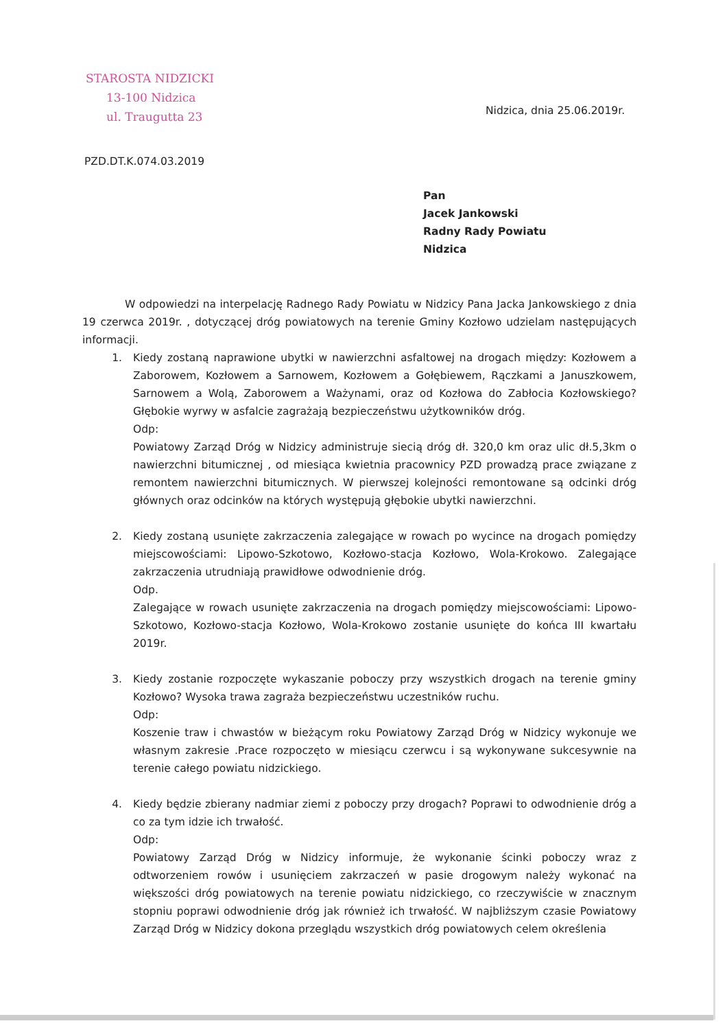STAROSTA NIDZICKI
13-100 Nidzica
ul. Traugutta 23
Nidzica, dnia 25.06.2019r.
PZD.DT.K.074.03.2019
Pan
Jacek Jankowski
Radny Rady Powiatu
Nidzica
W odpowiedzi na interpelację Radnego Rady Powiatu w Nidzicy Pana Jacka Jankowskiego z dnia 19 czerwca 2019r. , dotyczącej dróg powiatowych na terenie Gminy Kozłowo udzielam następujących informacji.
1. Kiedy zostaną naprawione ubytki w nawierzchni asfaltowej na drogach między: Kozłowem a Zaborowem, Kozłowem a Sarnowem, Kozłowem a Gołębiewem, Rączkami a Januszkowem, Sarnowem a Wolą, Zaborowem a Ważynami, oraz od Kozłowa do Zabłocia Kozłowskiego? Głębokie wyrwy w asfalcie zagrażają bezpieczeństwu użytkowników dróg.
Odp:
Powiatowy Zarząd Dróg w Nidzicy administruje siecią dróg dł. 320,0 km oraz ulic dł.5,3km o nawierzchni bitumicznej , od miesiąca kwietnia pracownicy PZD prowadzą prace związane z remontem nawierzchni bitumicznych. W pierwszej kolejności remontowane są odcinki dróg głównych oraz odcinków na których występują głębokie ubytki nawierzchni.
2. Kiedy zostaną usunięte zakrzaczenia zalegające w rowach po wycince na drogach pomiędzy miejscowościami: Lipowo-Szkotowo, Kozłowo-stacja Kozłowo, Wola-Krokowo. Zalegające zakrzaczenia utrudniają prawidłowe odwodnienie dróg.
Odp.
Zalegające w rowach usunięte zakrzaczenia na drogach pomiędzy miejscowościami: Lipowo-Szkotowo, Kozłowo-stacja Kozłowo, Wola-Krokowo zostanie usunięte do końca III kwartału 2019r.
3. Kiedy zostanie rozpoczęte wykaszanie poboczy przy wszystkich drogach na terenie gminy Kozłowo? Wysoka trawa zagraża bezpieczeństwu uczestników ruchu.
Odp:
Koszenie traw i chwastów w bieżącym roku Powiatowy Zarząd Dróg w Nidzicy wykonuje we własnym zakresie .Prace rozpoczęto w miesiącu czerwcu i są wykonywane sukcesywnie na terenie całego powiatu nidzickiego.
4. Kiedy będzie zbierany nadmiar ziemi z poboczy przy drogach? Poprawi to odwodnienie dróg a co za tym idzie ich trwałość.
Odp:
Powiatowy Zarząd Dróg w Nidzicy informuje, że wykonanie ścinki poboczy wraz z odtworzeniem rowów i usunięciem zakrzaczeń w pasie drogowym należy wykonać na większości dróg powiatowych na terenie powiatu nidzickiego, co rzeczywiście w znacznym stopniu poprawi odwodnienie dróg jak również ich trwałość. W najbliższym czasie Powiatowy Zarząd Dróg w Nidzicy dokona przeglądu wszystkich dróg powiatowych celem określenia